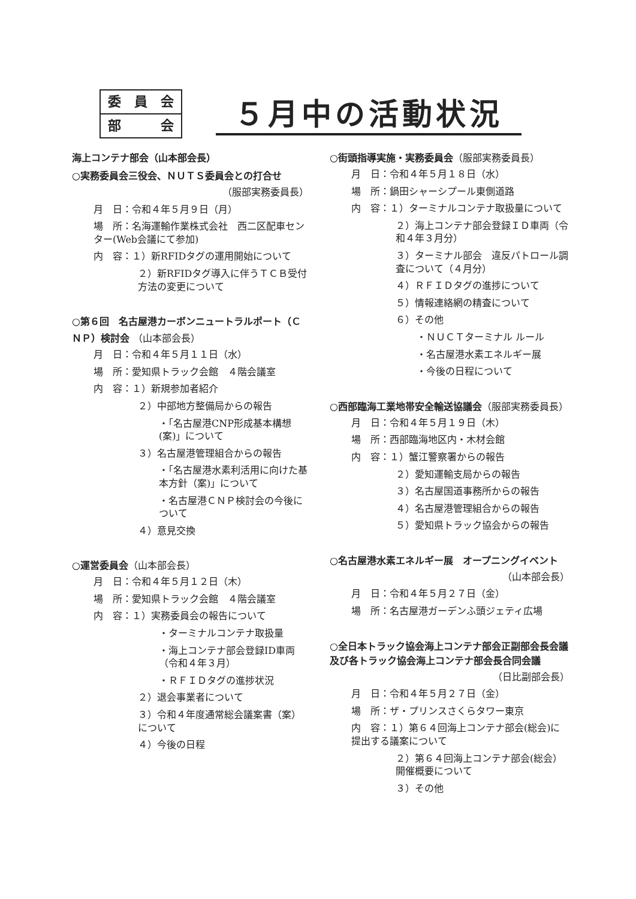委 員 会
部 会
５月中の活動状況
海上コンテナ部会（山本部会長）
○実務委員会三役会、ＮＵＴＳ委員会との打合せ
（服部実務委員長）
月　日：令和４年５月９日（月）
場　所：名海運輸作業株式会社　西二区配車センター(Web会議にて参加)
内　容：１）新RFIDタグの運用開始について
２）新RFIDタグ導入に伴うＴＣＢ受付方法の変更について
○第６回　名古屋港カーボンニュートラルポート（ＣＮＰ）検討会 （山本部会長）
月　日：令和４年５月１１日（水）
場　所：愛知県トラック会館　４階会議室
内　容：１）新規参加者紹介
２）中部地方整備局からの報告
・「名古屋港CNP形成基本構想(案)」について
３）名古屋港管理組合からの報告
・「名古屋港水素利活用に向けた基本方針（案)」について
・名古屋港ＣＮＰ検討会の今後について
４）意見交換
○運営委員会（山本部会長）
月　日：令和４年５月１２日（木）
場　所：愛知県トラック会館　４階会議室
内　容：１）実務委員会の報告について
・ターミナルコンテナ取扱量
・海上コンテナ部会登録ID車両（令和４年３月）
・ＲＦＩＤタグの進捗状況
２）退会事業者について
３）令和４年度通常総会議案書（案）について
４）今後の日程
○街頭指導実施・実務委員会（服部実務委員長）
月　日：令和４年５月１８日（水）
場　所：鍋田シャーシプール東側道路
内　容：１）ターミナルコンテナ取扱量について
２）海上コンテナ部会登録ＩＤ車両（令和４年３月分）
３）ターミナル部会　違反パトロール調査について（４月分）
４）ＲＦＩＤタグの進捗について
５）情報連絡網の精査について
６）その他
・ＮＵＣＴターミナル ルール
・名古屋港水素エネルギー展
・今後の日程について
○西部臨海工業地帯安全輸送協議会（服部実務委員長）
月　日：令和４年５月１９日（木）
場　所：西部臨海地区内・木材会館
内　容：１）蟹江警察署からの報告
２）愛知運輸支局からの報告
３）名古屋国道事務所からの報告
４）名古屋港管理組合からの報告
５）愛知県トラック協会からの報告
○名古屋港水素エネルギー展　オープニングイベント
（山本部会長）
月　日：令和４年５月２７日（金）
場　所：名古屋港ガーデンふ頭ジェティ広場
○全日本トラック協会海上コンテナ部会正副部会長会議及び各トラック協会海上コンテナ部会長合同会議
（日比副部会長）
月　日：令和４年５月２７日（金）
場　所：ザ・プリンスさくらタワー東京
内　容：１）第６４回海上コンテナ部会(総会)に提出する議案について
２）第６４回海上コンテナ部会(総会）開催概要について
３）その他